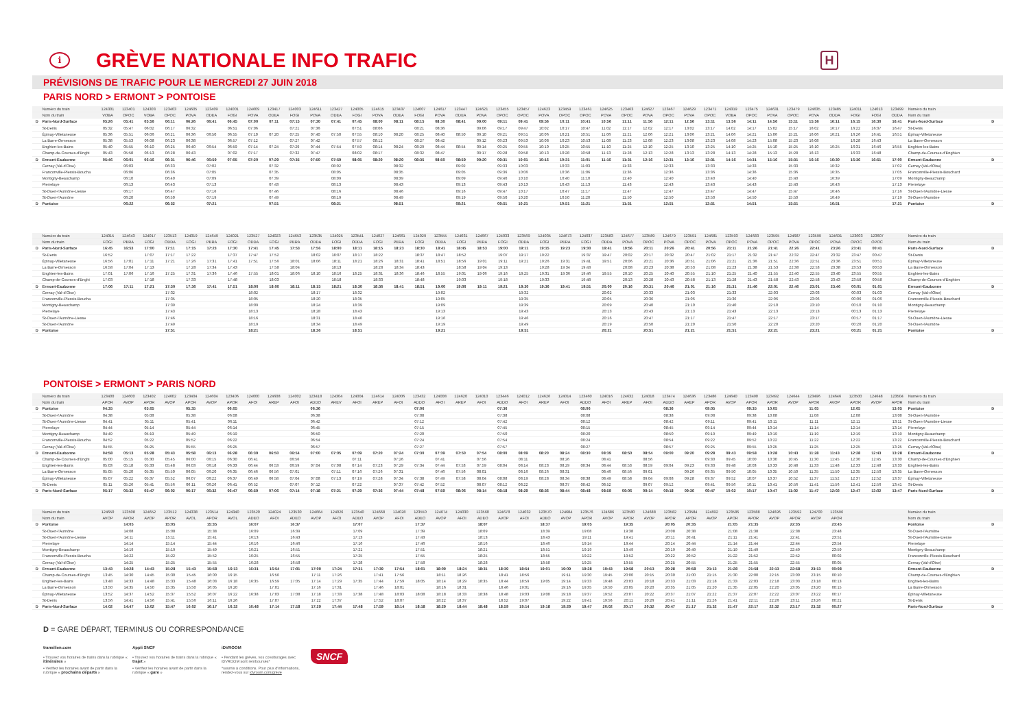i
GRÈVE NATIONALE INFO TRAFIC
H
PRÉVISIONS DE TRAFIC POUR LE MERCREDI 27 JUIN 2018
PARIS NORD > ERMONT > PONTOISE
| | Numéro du train | 124301 | 123401 | 124303 | 123403 | 124605 | 123409 | 124001 | 124609 | 123417 | 124003 | 124611 | 123427 | 124005 | 124615 | 123437 | 124007 | 124617 | 123447 | 124621 | 123455 | 123457 | 124623 | 123459 | 123461 | 124625 | 123463 | 124627 | 123467 | 124629 | 123471 | 124319 | 123475 | 124631 | 123479 | 124635 | 123485 | 124011 | 124013 | 123499 | Numéro du train | |
| | Nom du train | VOBA | OPOC | VOBA | OPOC | POVA | ODEA | FOGI | POVA | ODEA | FOGI | POVA | ODEA | FOGI | POVA | ODEA | FOGI | POVA | ODEA | POVA | OPOC | OPOC | POVA | OPOC | OPOC | POVA | OPOC | POVA | OPOC | POVA | OPOC | VOBA | OPOC | POVA | OPOC | POVA | ODDA | FOGI | FOGI | ODDA | Nom du train | |
| D | Paris-Nord-Surface | 05:26 | 05:41 | 05:56 | 06:11 | 06:26 | 06:41 | 06:45 | 07:00 | 07:11 | 07:15 | 07:30 | 07:41 | 07:45 | 08:00 | 08:11 | 08:15 | 08:30 | 08:41 | 09:00 | 09:11 | 09:41 | 09:56 | 10:11 | 10:41 | 10:56 | 11:11 | 11:56 | 12:11 | 12:56 | 13:11 | 13:56 | 14:11 | 14:56 | 15:11 | 15:56 | 16:11 | 16:15 | 16:30 | 16:41 | Paris-Nord-Surface | D |
| | St-Denis | 05:32 | 05:47 | 06:02 | 06:17 | 06:32 | | 06:51 | 07:06 | | 07:21 | 07:36 | | 07:51 | 08:06 | | 08:21 | 08:36 | | 09:06 | 09:17 | 09:47 | 10:02 | 10:17 | 10:47 | 11:02 | 11:17 | 12:02 | 12:17 | 13:02 | 13:17 | 14:02 | 14:17 | 15:02 | 15:17 | 16:02 | 16:17 | 16:22 | 16:37 | 16:47 | St-Denis | |
| | Épinay-Villetaneuse | 05:36 | 05:51 | 06:06 | 06:21 | 06:36 | 06:50 | 06:55 | 07:10 | 07:20 | 07:25 | 07:40 | 07:50 | 07:55 | 08:10 | 08:20 | 08:25 | 08:40 | 08:50 | 09:10 | 09:21 | 09:51 | 10:06 | 10:21 | 10:51 | 11:06 | 11:21 | 12:06 | 12:21 | 13:06 | 13:21 | 14:06 | 14:21 | 15:06 | 15:21 | 16:06 | 16:21 | 16:26 | 16:41 | 16:51 | Épinay-Villetaneuse | |
| | La Barre-Ormesson | 05:38 | 05:53 | 06:08 | 06:23 | 06:38 | | 06:57 | 07:12 | | 07:27 | 07:42 | | 07:57 | 08:12 | | 08:27 | 08:42 | | 09:12 | 09:23 | 09:53 | 10:08 | 10:23 | 10:53 | 11:08 | 11:23 | 12:08 | 12:23 | 13:08 | 13:23 | 14:08 | 14:23 | 15:08 | 15:23 | 16:08 | | 16:28 | 16:43 | | La Barre-Ormesson | |
| | Enghien-les-Bains | 05:40 | 05:55 | 06:10 | 06:25 | 06:40 | 06:54 | 06:59 | 07:14 | 07:24 | 07:29 | 07:44 | 07:54 | 07:59 | 08:14 | 08:24 | 08:29 | 08:44 | 08:54 | 09:14 | 09:25 | 09:55 | 10:10 | 10:25 | 10:55 | 11:10 | 11:25 | 12:10 | 12:25 | 13:10 | 13:25 | 14:10 | 14:25 | 15:10 | 15:25 | 16:10 | 16:25 | 16:31 | 16:46 | 16:55 | Enghien-les-Bains | |
| | Champ-de-Courses-d'Enghi | 05:43 | 05:58 | 06:13 | 06:28 | 06:43 | | 07:02 | 07:17 | | 07:32 | 07:47 | | 08:02 | 08:17 | | 08:32 | 08:47 | | 09:17 | 09:28 | 09:58 | 10:13 | 10:28 | 10:58 | 11:13 | 11:28 | 12:13 | 12:28 | 13:13 | 13:28 | 14:13 | 14:28 | 15:13 | 15:28 | 16:13 | | 16:33 | 16:48 | | Champ-de-Courses-d'Enghien | |
| D | Ermont-Eaubonne | 05:46 | 06:01 | 06:16 | 06:31 | 06:46 | 06:59 | 07:05 | 07:20 | 07:29 | 07:35 | 07:50 | 07:59 | 08:05 | 08:20 | 08:29 | 08:35 | 08:50 | 08:59 | 09:20 | 09:31 | 10:01 | 10:16 | 10:31 | 11:01 | 11:16 | 11:31 | 12:16 | 12:31 | 13:16 | 13:31 | 14:16 | 14:31 | 15:16 | 15:31 | 16:16 | 16:30 | 16:36 | 16:51 | 17:00 | Ermont-Eaubonne | D |
| | Cernay (Val-d'Oise) | | 06:03 | | 06:33 | | 07:02 | | | 07:32 | | | 08:02 | | | 08:32 | | | 09:02 | | 09:33 | 10:03 | | 10:33 | 11:03 | | 11:33 | | 12:33 | | 13:33 | | 14:33 | | 15:33 | | 16:32 | | | 17:02 | Cernay (Val-d'Oise) | |
| | Franconville-Plessis-Boucha | | 06:06 | | 06:36 | | 07:05 | | | 07:35 | | | 08:05 | | | 08:35 | | | 09:05 | | 09:36 | 10:06 | | 10:36 | 11:06 | | 11:36 | | 12:36 | | 13:36 | | 14:36 | | 15:36 | | 16:35 | | | 17:05 | Franconville-Plessis-Bouchard | |
| | Montigny-Beauchamp | | 06:10 | | 06:40 | | 07:09 | | | 07:39 | | | 08:09 | | | 08:39 | | | 09:09 | | 09:40 | 10:10 | | 10:40 | 11:10 | | 11:40 | | 12:40 | | 13:40 | | 14:40 | | 15:40 | | 16:39 | | | 17:09 | Montigny-Beauchamp | |
| | Pierrelaye | | 06:13 | | 06:43 | | 07:13 | | | 07:43 | | | 08:13 | | | 08:43 | | | 09:13 | | 09:43 | 10:13 | | 10:43 | 11:13 | | 11:43 | | 12:43 | | 13:43 | | 14:43 | | 15:43 | | 16:43 | | | 17:13 | Pierrelaye | |
| | St-Ouen-l'Aumône-Liesse | | 06:17 | | 06:47 | | 07:16 | | | 07:46 | | | 08:16 | | | 08:46 | | | 09:16 | | 09:47 | 10:17 | | 10:47 | 11:17 | | 11:47 | | 12:47 | | 13:47 | | 14:47 | | 15:47 | | 16:46 | | | 17:16 | St-Ouen-l'Aumône-Liesse | |
| | St-Ouen-l'Aumône | | 06:20 | | 06:50 | | 07:19 | | | 07:49 | | | 08:19 | | | 08:49 | | | 09:19 | | 09:50 | 10:20 | | 10:50 | 11:20 | | 11:50 | | 12:50 | | 13:50 | | 14:50 | | 15:50 | | 16:49 | | | 17:19 | St-Ouen-l'Aumône | |
| D | Pontoise | | 06:22 | | 06:52 | | 07:21 | | | 07:51 | | | 08:21 | | | 08:51 | | | 09:21 | | 09:51 | 10:21 | | 10:51 | 11:21 | | 11:51 | | 12:51 | | 13:51 | | 14:51 | | 15:51 | | 16:51 | | | 17:21 | Pontoise | D |
| | Numéro du train | 124015 | 124643 | 124017 | 123513 | 124019 | 124649 | 124021 | 123527 | 124023 | 124653 | 123535 | 124025 | 123541 | 124027 | 124661 | 124029 | 123555 | 124031 | 124667 | 124033 | 123569 | 124035 | 124673 | 124037 | 123583 | 124677 | 123589 | 124679 | 123591 | 124681 | 123593 | 124683 | 123595 | 124687 | 123599 | 124691 | 123603 | 123607 | | Numéro du train | |
| | Nom du train | FOGI | PERA | FOGI | ODDA | FOGI | PERA | FOGI | ODDA | FOGI | PERA | ODDA | FOGI | ODDA | FOGI | PERA | FOGI | ODDA | FOGI | PERA | FOGI | ODDA | FOGI | PERA | FOGI | ODDA | POVA | OPOC | POVA | OPOC | POVA | OPOC | POVA | OPOC | POVA | OPOC | POVA | OPOC | OPOC | | Nom du train | |
| D | Paris-Nord-Surface | 16:45 | 16:53 | 17:00 | 17:11 | 17:15 | 17:23 | 17:30 | 17:41 | 17:45 | 17:53 | 17:56 | 18:00 | 18:11 | 18:15 | 18:23 | 18:30 | 18:41 | 18:45 | 18:53 | 19:00 | 19:11 | 19:15 | 19:23 | 19:30 | 19:41 | 19:56 | 20:11 | 20:26 | 20:41 | 20:56 | 21:11 | 21:26 | 21:41 | 22:26 | 22:41 | 23:26 | 23:41 | 00:41 | | Paris-Nord-Surface | D |
| | St-Denis | 16:52 | | 17:07 | 17:17 | 17:22 | | 17:37 | 17:47 | 17:52 | | 18:02 | 18:07 | 18:17 | 18:22 | | 18:37 | 18:47 | 18:52 | | 19:07 | 19:17 | 19:22 | | 19:37 | 19:47 | 20:02 | 20:17 | 20:32 | 20:47 | 21:02 | 21:17 | 21:32 | 21:47 | 22:32 | 22:47 | 23:32 | 23:47 | 00:47 | | St-Denis | |
| | Épinay-Villetaneuse | 16:56 | 17:01 | 17:11 | 17:21 | 17:26 | 17:31 | 17:41 | 17:51 | 17:56 | 18:01 | 18:06 | 18:11 | 18:21 | 18:26 | 18:31 | 18:41 | 18:51 | 18:56 | 19:01 | 19:11 | 19:21 | 19:26 | 19:31 | 19:41 | 19:51 | 20:06 | 20:21 | 20:36 | 20:51 | 21:06 | 21:21 | 21:36 | 21:51 | 22:36 | 22:51 | 23:36 | 23:51 | 00:51 | | Épinay-Villetaneuse | |
| | La Barre-Ormesson | 16:58 | 17:04 | 17:13 | | 17:28 | 17:34 | 17:43 | | 17:58 | 18:04 | | 18:13 | | 18:28 | 18:34 | 18:43 | | 18:58 | 19:04 | 19:13 | | 19:28 | 19:34 | 19:43 | | 20:08 | 20:23 | 20:38 | 20:53 | 21:08 | 21:23 | 21:38 | 21:53 | 22:38 | 22:53 | 23:38 | 23:53 | 00:53 | | La Barre-Ormesson | |
| | Enghien-les-Bains | 17:01 | 17:06 | 17:16 | 17:25 | 17:31 | 17:36 | 17:46 | 17:55 | 18:01 | 18:06 | 18:10 | 18:16 | 18:25 | 18:31 | 18:36 | 18:46 | 18:55 | 19:01 | 19:06 | 19:16 | 19:25 | 19:31 | 19:36 | 19:46 | 19:55 | 20:10 | 20:25 | 20:40 | 20:55 | 21:10 | 21:25 | 21:40 | 21:55 | 22:40 | 22:55 | 23:40 | 23:55 | 00:55 | | Enghien-les-Bains | |
| | Champ-de-Courses-d'Enghi | 17:03 | | 17:18 | | 17:33 | | 17:48 | | 18:03 | | | 18:18 | | 18:33 | | 18:48 | | 19:03 | | 19:18 | | 19:33 | | 19:48 | | 20:13 | 20:28 | 20:43 | 20:58 | 21:13 | 21:28 | 21:43 | 21:58 | 22:43 | 22:58 | 23:43 | 23:58 | 00:58 | | Champ-de-Courses-d'Enghien | |
| D | Ermont-Eaubonne | 17:06 | 17:11 | 17:21 | 17:30 | 17:36 | 17:41 | 17:51 | 18:00 | 18:06 | 18:11 | 18:15 | 18:21 | 18:30 | 18:36 | 18:41 | 18:51 | 19:00 | 19:06 | 19:11 | 19:21 | 19:30 | 19:36 | 19:41 | 19:51 | 20:00 | 20:16 | 20:31 | 20:46 | 21:01 | 21:16 | 21:31 | 21:46 | 22:01 | 22:46 | 23:01 | 23:46 | 00:01 | 01:01 | | Ermont-Eaubonne | D |
| | Cernay (Val-d'Oise) | | | | 17:32 | | | | 18:02 | | | 18:17 | | 18:32 | | | | 19:02 | | | | 19:32 | | | | 20:02 | | 20:33 | | 21:03 | | 21:33 | | 22:03 | | 23:03 | | 00:03 | 01:03 | | Cernay (Val-d'Oise) | |
| | Franconville-Plessis-Boucha | | | | 17:35 | | | | 18:05 | | | 18:20 | | 18:35 | | | | 19:05 | | | | 19:35 | | | | 20:05 | | 20:36 | | 21:06 | | 21:36 | | 22:06 | | 23:06 | | 00:06 | 01:06 | | Franconville-Plessis-Bouchard | |
| | Montigny-Beauchamp | | | | 17:39 | | | | 18:09 | | | 18:24 | | 18:39 | | | | 19:09 | | | | 19:39 | | | | 20:09 | | 20:40 | | 21:10 | | 21:40 | | 22:10 | | 23:10 | | 00:10 | 01:10 | | Montigny-Beauchamp | |
| | Pierrelaye | | | | 17:43 | | | | 18:13 | | | 18:28 | | 18:43 | | | | 19:13 | | | | 19:43 | | | | 20:13 | | 20:43 | | 21:13 | | 21:43 | | 22:13 | | 23:13 | | 00:13 | 01:13 | | Pierrelaye | |
| | St-Ouen-l'Aumône-Liesse | | | | 17:46 | | | | 18:16 | | | 18:31 | | 18:46 | | | | 19:16 | | | | 19:46 | | | | 20:16 | | 20:47 | | 21:17 | | 21:47 | | 22:17 | | 23:17 | | 00:17 | 01:17 | | St-Ouen-l'Aumône-Liesse | |
| | St-Ouen-l'Aumône | | | | 17:49 | | | | 18:19 | | | 18:34 | | 18:49 | | | | 19:19 | | | | 19:49 | | | | 20:19 | | 20:50 | | 21:20 | | 21:50 | | 22:20 | | 23:20 | | 00:20 | 01:20 | | St-Ouen-l'Aumône | |
| D | Pontoise | | | | 17:51 | | | | 18:21 | | | 18:36 | | 18:51 | | | | 19:21 | | | | 19:51 | | | | 20:21 | | 20:51 | | 21:21 | | 21:51 | | 22:21 | | 23:21 | | 00:21 | 01:21 | | Pontoise | D |
PONTOISE > ERMONT > PARIS NORD
| | Numéro du train | 123400 | 124600 | 123402 | 124602 | 123404 | 124604 | 123406 | 124000 | 124608 | 124002 | 123418 | 124304 | 124004 | 124614 | 124006 | 123432 | 124008 | 124620 | 124010 | 123446 | 124012 | 124626 | 124014 | 123460 | 124016 | 124632 | 124018 | 123474 | 124636 | 123486 | 124640 | 123490 | 123492 | 124644 | 123496 | 124646 | 123500 | 124648 | 123504 | Numéro du train | |
| | Nom du train | APOR | AVOP | APOR | AVOP | APOR | AVOP | APOR | AFOI | AREP | AFOI | ADDO | AREV | AFOI | AREP | AFOI | ADDO | AFOI | AREP | AFOI | ADDO | AFOI | AREP | AFOI | ADDO | AFOI | AREP | AFOI | ADDO | AREP | APOR | AVOP | APOR | APOR | AVOP | APOR | AVOP | APOR | AVOP | APOR | Nom du train | |
| D | Pontoise | 04:35 | | 05:05 | | 05:35 | | 06:05 | | | | 06:36 | | | | | 07:06 | | | | 07:36 | | | | 08:06 | | | | 08:36 | | 09:05 | | 09:35 | 10:05 | | 11:05 | | 12:05 | | 13:05 | Pontoise | D |
| | St-Ouen-l'Aumône | 04:38 | | 05:08 | | 05:38 | | 06:08 | | | | 06:38 | | | | | 07:08 | | | | 07:38 | | | | 08:08 | | | | 08:38 | | 09:08 | | 09:38 | 10:08 | | 11:08 | | 12:08 | | 13:08 | St-Ouen-l'Aumône | |
| | St-Ouen-l'Aumône-Liesse | 04:41 | | 05:11 | | 05:41 | | 06:11 | | | | 06:42 | | | | | 07:12 | | | | 07:42 | | | | 08:12 | | | | 08:42 | | 09:11 | | 09:41 | 10:11 | | 11:11 | | 12:11 | | 13:11 | St-Ouen-l'Aumône-Liesse | |
| | Pierrelaye | 04:44 | | 05:14 | | 05:44 | | 06:14 | | | | 06:45 | | | | | 07:15 | | | | 07:45 | | | | 08:15 | | | | 08:45 | | 09:14 | | 09:44 | 10:14 | | 11:14 | | 12:14 | | 13:14 | Pierrelaye | |
| | Montigny-Beauchamp | 04:49 | | 05:19 | | 05:49 | | 06:19 | | | | 06:50 | | | | | 07:20 | | | | 07:50 | | | | 08:20 | | | | 08:50 | | 09:19 | | 09:49 | 10:19 | | 11:19 | | 12:19 | | 13:19 | Montigny-Beauchamp | |
| | Franconville-Plessis-Boucha | 04:52 | | 05:22 | | 05:52 | | 06:22 | | | | 06:54 | | | | | 07:24 | | | | 07:54 | | | | 08:24 | | | | 08:54 | | 09:22 | | 09:52 | 10:22 | | 11:22 | | 12:22 | | 13:22 | Franconville-Plessis-Bouchard | |
| | Cernay (Val-d'Oise) | 04:55 | | 05:25 | | 05:55 | | 06:25 | | | | 06:57 | | | | | 07:27 | | | | 07:57 | | | | 08:27 | | | | 08:57 | | 09:25 | | 09:55 | 10:25 | | 11:25 | | 12:25 | | 13:25 | Cernay (Val-d'Oise) | |
| D | Ermont-Eaubonne | 04:58 | 05:13 | 05:28 | 05:43 | 05:58 | 06:13 | 06:28 | 06:39 | 06:50 | 06:54 | 07:00 | 07:05 | 07:09 | 07:20 | 07:24 | 07:30 | 07:39 | 07:50 | 07:54 | 08:00 | 08:09 | 08:20 | 08:24 | 08:30 | 08:39 | 08:50 | 08:54 | 09:00 | 09:20 | 09:28 | 09:43 | 09:58 | 10:28 | 10:43 | 11:28 | 11:43 | 12:28 | 12:43 | 13:28 | Ermont-Eaubonne | D |
| | Champ-de-Courses-d'Enghi | 05:00 | 05:15 | 05:30 | 05:45 | 06:00 | 06:15 | 06:30 | 06:41 | | 06:56 | | | 07:11 | | 07:26 | | 07:41 | | 07:56 | | 08:11 | | 08:26 | | 08:41 | | 08:56 | | | 09:30 | 09:45 | 10:00 | 10:30 | 10:45 | 11:30 | 11:45 | 12:30 | 12:45 | 13:30 | Champ-de-Courses-d'Enghien | |
| | Enghien-les-Bains | 05:03 | 05:18 | 05:33 | 05:48 | 06:03 | 06:18 | 06:33 | 06:44 | 06:53 | 06:59 | 07:04 | 07:08 | 07:14 | 07:23 | 07:29 | 07:34 | 07:44 | 07:53 | 07:59 | 08:04 | 08:14 | 08:23 | 08:29 | 08:34 | 08:44 | 08:53 | 08:59 | 09:04 | 09:23 | 09:33 | 09:48 | 10:03 | 10:33 | 10:48 | 11:33 | 11:48 | 12:33 | 12:48 | 13:33 | Enghien-les-Bains | |
| | La Barre-Ormesson | 05:05 | 05:20 | 05:35 | 05:50 | 06:05 | 06:20 | 06:35 | 06:46 | 06:56 | 07:01 | | 07:11 | 07:16 | 07:26 | 07:31 | | 07:46 | 07:56 | 08:01 | | 08:16 | 08:26 | 08:31 | | 08:46 | 08:56 | 09:01 | | 09:26 | 09:35 | 09:50 | 10:05 | 10:35 | 10:50 | 11:35 | 11:50 | 12:35 | 12:50 | 13:35 | La Barre-Ormesson | |
| | Épinay-Villetaneuse | 05:07 | 05:22 | 05:37 | 05:52 | 06:07 | 06:22 | 06:37 | 06:49 | 06:58 | 07:04 | 07:08 | 07:13 | 07:19 | 07:28 | 07:34 | 07:38 | 07:49 | 07:58 | 08:04 | 08:08 | 08:19 | 08:28 | 08:34 | 08:38 | 08:49 | 08:58 | 09:04 | 09:08 | 09:28 | 09:37 | 09:52 | 10:07 | 10:37 | 10:52 | 11:37 | 11:52 | 12:37 | 12:52 | 13:37 | Épinay-Villetaneuse | |
| | St-Denis | 05:11 | 05:26 | 05:41 | 05:56 | 06:11 | 06:26 | 06:41 | 06:52 | | 07:07 | 07:12 | | 07:22 | | 07:37 | 07:42 | 07:52 | | 08:07 | 08:12 | 08:22 | | 08:37 | 08:42 | 08:52 | | 09:07 | 09:12 | | 09:41 | 09:56 | 10:11 | 10:41 | 10:56 | 11:41 | 11:56 | 12:41 | 12:56 | 13:41 | St-Denis | |
| D | Paris-Nord-Surface | 05:17 | 05:32 | 05:47 | 06:02 | 06:17 | 06:32 | 06:47 | 06:59 | 07:06 | 07:14 | 07:18 | 07:21 | 07:29 | 07:36 | 07:44 | 07:48 | 07:59 | 08:06 | 08:14 | 08:18 | 08:29 | 08:36 | 08:44 | 08:48 | 08:59 | 09:06 | 09:14 | 09:18 | 09:36 | 09:47 | 10:02 | 10:17 | 10:47 | 11:02 | 11:47 | 12:02 | 12:47 | 13:02 | 13:47 | Paris-Nord-Surface | D |
| | Numéro du train | 124650 | 123508 | 124652 | 123512 | 124338 | 123514 | 124340 | 123520 | 124024 | 123530 | 124664 | 124026 | 123540 | 124668 | 124028 | 123550 | 124674 | 124030 | 123560 | 124678 | 124032 | 123570 | 124684 | 123576 | 124686 | 123580 | 124688 | 123582 | 123584 | 124692 | 123586 | 123588 | 124696 | 123592 | 124700 | 123596 | | | | Numéro du train | |
| | Nom du train | AVOP | APOR | AVOP | APOR | AVOL | APOR | AVOL | ADEO | AFOI | ADEO | AVOP | AFOI | ADEO | AVOP | AFOI | ADEO | AVOP | AFOI | ADEO | AVOP | AFOI | ADEO | AVOP | APOR | AVOP | APOR | AVOP | APOR | APOR | AVOP | APOR | APOR | AVOP | APOR | AVOP | APOR | | | | Nom du train | |
| D | Pontoise | | 14:05 | | 15:05 | | 15:35 | | 16:07 | | 16:37 | | | 17:07 | | | 17:37 | | | 18:07 | | | 18:37 | | 19:05 | | 19:35 | | 20:05 | 20:35 | | 21:05 | 21:35 | | 22:35 | | 23:45 | | | | Pontoise | D |
| | St-Ouen-l'Aumône | | 14:08 | | 15:08 | | 15:38 | | 16:09 | | 16:39 | | | 17:09 | | | 17:39 | | | 18:09 | | | 18:39 | | 19:08 | | 19:38 | | 20:08 | 20:38 | | 21:08 | 21:38 | | 22:38 | | 23:48 | | | | St-Ouen-l'Aumône | |
| | St-Ouen-l'Aumône-Liesse | | 14:11 | | 15:11 | | 15:41 | | 16:13 | | 16:43 | | | 17:13 | | | 17:43 | | | 18:13 | | | 18:43 | | 19:11 | | 19:41 | | 20:11 | 20:41 | | 21:11 | 21:41 | | 22:41 | | 23:51 | | | | St-Ouen-l'Aumône-Liesse | |
| | Pierrelaye | | 14:14 | | 15:14 | | 15:44 | | 16:16 | | 16:46 | | | 17:16 | | | 17:46 | | | 18:16 | | | 18:46 | | 19:14 | | 19:44 | | 20:14 | 20:44 | | 21:14 | 21:44 | | 22:44 | | 23:54 | | | | Pierrelaye | |
| | Montigny-Beauchamp | | 14:19 | | 15:19 | | 15:49 | | 16:21 | | 16:51 | | | 17:21 | | | 17:51 | | | 18:21 | | | 18:51 | | 19:19 | | 19:49 | | 20:19 | 20:49 | | 21:19 | 21:49 | | 22:49 | | 23:59 | | | | Montigny-Beauchamp | |
| | Franconville-Plessis-Boucha | | 14:22 | | 15:22 | | 15:52 | | 16:25 | | 16:55 | | | 17:25 | | | 17:55 | | | 18:25 | | | 18:55 | | 19:22 | | 19:52 | | 20:22 | 20:52 | | 21:22 | 21:52 | | 22:52 | | 00:02 | | | | Franconville-Plessis-Bouchard | |
| | Cernay (Val-d'Oise) | | 14:25 | | 15:25 | | 15:55 | | 16:28 | | 16:58 | | | 17:28 | | | 17:58 | | | 18:28 | | | 18:58 | | 19:25 | | 19:55 | | 20:25 | 20:55 | | 21:25 | 21:55 | | 22:55 | | 00:05 | | | | Cernay (Val-d'Oise) | |
| D | Ermont-Eaubonne | 13:43 | 14:28 | 14:43 | 15:28 | 15:43 | 15:58 | 16:13 | 16:31 | 16:54 | 17:01 | 17:09 | 17:24 | 17:31 | 17:39 | 17:54 | 18:01 | 18:09 | 18:24 | 18:31 | 18:39 | 18:54 | 19:01 | 19:09 | 19:28 | 19:43 | 19:58 | 20:13 | 20:28 | 20:58 | 21:13 | 21:28 | 21:58 | 22:13 | 22:58 | 23:13 | 00:08 | | | | Ermont-Eaubonne | D |
| | Champ-de-Courses-d'Enghi | 13:45 | 14:30 | 14:45 | 15:30 | 15:45 | 16:00 | 16:15 | | 16:56 | | 17:11 | 17:26 | | 17:41 | 17:56 | | 18:11 | 18:26 | | 18:41 | 18:56 | | 19:11 | 19:30 | 19:45 | 20:00 | 20:15 | 20:30 | 21:00 | 21:15 | 21:30 | 22:00 | 22:15 | 23:00 | 23:15 | 00:10 | | | | Champ-de-Courses-d'Enghien | |
| | Enghien-les-Bains | 13:48 | 14:33 | 14:48 | 15:33 | 15:48 | 16:03 | 16:18 | 16:35 | 16:59 | 17:05 | 17:14 | 17:29 | 17:35 | 17:44 | 17:59 | 18:05 | 18:14 | 18:29 | 18:35 | 18:44 | 18:59 | 19:05 | 19:14 | 19:33 | 19:48 | 20:03 | 20:18 | 20:33 | 21:03 | 21:18 | 21:33 | 22:03 | 22:18 | 23:03 | 23:18 | 00:13 | | | | Enghien-les-Bains | |
| | La Barre-Ormesson | 13:50 | 14:35 | 14:50 | 15:35 | 15:50 | 16:05 | 16:20 | | 17:01 | | 17:16 | 17:31 | | 17:46 | 18:01 | | 18:16 | 18:31 | | 18:46 | 19:01 | | 19:16 | 19:35 | 19:50 | 20:05 | 20:20 | 20:35 | 21:05 | 21:20 | 21:35 | 22:05 | 22:20 | 23:05 | 23:20 | 00:15 | | | | La Barre-Ormesson | |
| | Épinay-Villetaneuse | 13:52 | 14:37 | 14:52 | 15:37 | 15:52 | 16:07 | 16:22 | 16:38 | 17:03 | 17:08 | 17:18 | 17:33 | 17:38 | 17:48 | 18:03 | 18:08 | 18:18 | 18:33 | 18:38 | 18:48 | 19:03 | 19:08 | 19:18 | 19:37 | 19:52 | 20:07 | 20:22 | 20:37 | 21:07 | 21:22 | 21:37 | 22:07 | 22:22 | 23:07 | 23:22 | 00:17 | | | | Épinay-Villetaneuse | |
| | St-Denis | 13:56 | 14:41 | 14:56 | 15:41 | 15:56 | 16:11 | 16:26 | | 17:07 | | 17:22 | 17:37 | | 17:52 | 18:07 | | 18:22 | 18:37 | | 18:52 | 19:07 | | 19:22 | 19:41 | 19:56 | 20:11 | 20:26 | 20:41 | 21:11 | 21:26 | 21:41 | 22:11 | 22:26 | 23:11 | 23:26 | 00:21 | | | | St-Denis | |
| D | Paris-Nord-Surface | 14:02 | 14:47 | 15:02 | 15:47 | 16:02 | 16:17 | 16:32 | 16:48 | 17:14 | 17:18 | 17:29 | 17:44 | 17:48 | 17:59 | 18:14 | 18:18 | 18:29 | 18:44 | 18:48 | 18:59 | 19:14 | 19:18 | 19:29 | 19:47 | 20:02 | 20:17 | 20:32 | 20:47 | 21:17 | 21:32 | 21:47 | 22:17 | 22:32 | 23:17 | 23:32 | 00:27 | | | | Paris-Nord-Surface | D |
D = GARE DÉPART, TERMINUS OU CORRESPONDANCE
transilien.com
• Trouvez vos horaires de trains dans la rubrique « itinéraires »
• Vérifiez les horaires avant de partir dans la rubrique « prochains départs »
Appli SNCF
• Trouvez vos horaires de trains dans la rubrique « trajet »
• Vérifiez les horaires avant de partir dans la rubrique « gare »
iDVROOM
• Pendant les grèves, vos covoiturages avec iDVROOM sont remboursés*
*soumis à conditions. Pour plus d'informations, rendez-vous sur idvroom.com/grève
SNCF